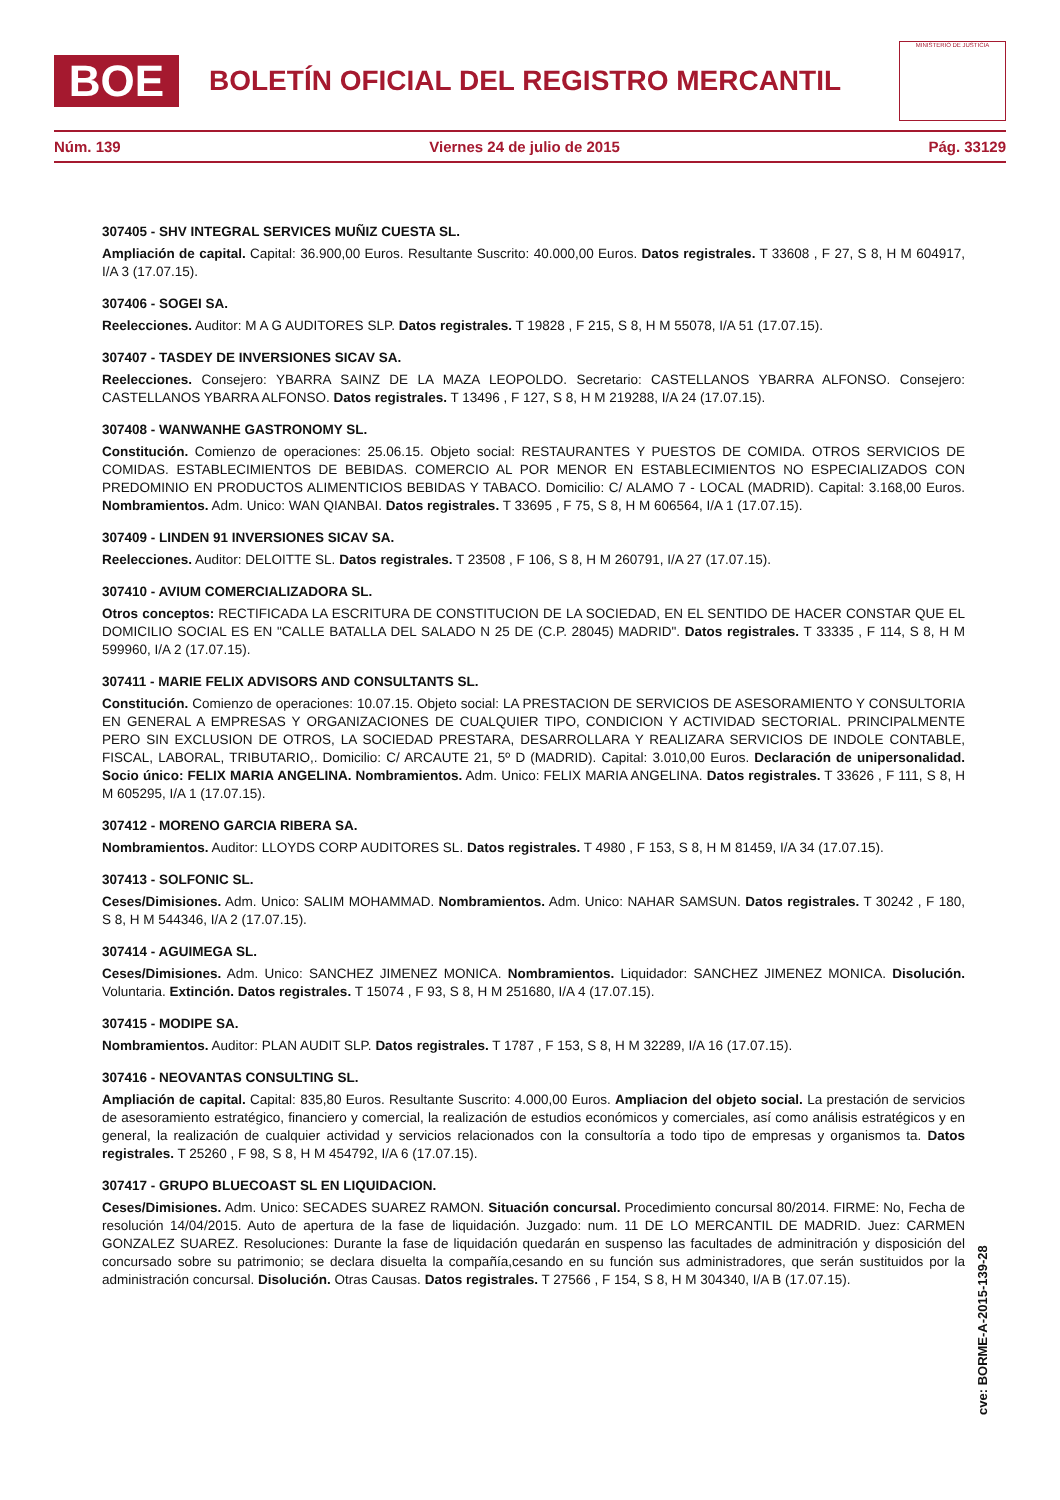BOE
BOLETÍN OFICIAL DEL REGISTRO MERCANTIL
MINISTERIO DE JUSTICIA
Núm. 139 Viernes 24 de julio de 2015 Pág. 33129
307405 - SHV INTEGRAL SERVICES MUÑIZ CUESTA SL.
Ampliación de capital. Capital: 36.900,00 Euros. Resultante Suscrito: 40.000,00 Euros. Datos registrales. T 33608 , F 27, S 8, H M 604917, I/A 3 (17.07.15).
307406 - SOGEI SA.
Reelecciones. Auditor: M A G AUDITORES SLP. Datos registrales. T 19828 , F 215, S 8, H M 55078, I/A 51 (17.07.15).
307407 - TASDEY DE INVERSIONES SICAV SA.
Reelecciones. Consejero: YBARRA SAINZ DE LA MAZA LEOPOLDO. Secretario: CASTELLANOS YBARRA ALFONSO. Consejero: CASTELLANOS YBARRA ALFONSO. Datos registrales. T 13496 , F 127, S 8, H M 219288, I/A 24 (17.07.15).
307408 - WANWANHE GASTRONOMY SL.
Constitución. Comienzo de operaciones: 25.06.15. Objeto social: RESTAURANTES Y PUESTOS DE COMIDA. OTROS SERVICIOS DE COMIDAS. ESTABLECIMIENTOS DE BEBIDAS. COMERCIO AL POR MENOR EN ESTABLECIMIENTOS NO ESPECIALIZADOS CON PREDOMINIO EN PRODUCTOS ALIMENTICIOS BEBIDAS Y TABACO. Domicilio: C/ ALAMO 7 - LOCAL (MADRID). Capital: 3.168,00 Euros. Nombramientos. Adm. Unico: WAN QIANBAI. Datos registrales. T 33695 , F 75, S 8, H M 606564, I/A 1 (17.07.15).
307409 - LINDEN 91 INVERSIONES SICAV SA.
Reelecciones. Auditor: DELOITTE SL. Datos registrales. T 23508 , F 106, S 8, H M 260791, I/A 27 (17.07.15).
307410 - AVIUM COMERCIALIZADORA SL.
Otros conceptos: RECTIFICADA LA ESCRITURA DE CONSTITUCION DE LA SOCIEDAD, EN EL SENTIDO DE HACER CONSTAR QUE EL DOMICILIO SOCIAL ES EN "CALLE BATALLA DEL SALADO N 25 DE (C.P. 28045) MADRID". Datos registrales. T 33335 , F 114, S 8, H M 599960, I/A 2 (17.07.15).
307411 - MARIE FELIX ADVISORS AND CONSULTANTS SL.
Constitución. Comienzo de operaciones: 10.07.15. Objeto social: LA PRESTACION DE SERVICIOS DE ASESORAMIENTO Y CONSULTORIA EN GENERAL A EMPRESAS Y ORGANIZACIONES DE CUALQUIER TIPO, CONDICION Y ACTIVIDAD SECTORIAL. PRINCIPALMENTE PERO SIN EXCLUSION DE OTROS, LA SOCIEDAD PRESTARA, DESARROLLARA Y REALIZARA SERVICIOS DE INDOLE CONTABLE, FISCAL, LABORAL, TRIBUTARIO,. Domicilio: C/ ARCAUTE 21, 5º D (MADRID). Capital: 3.010,00 Euros. Declaración de unipersonalidad. Socio único: FELIX MARIA ANGELINA. Nombramientos. Adm. Unico: FELIX MARIA ANGELINA. Datos registrales. T 33626 , F 111, S 8, H M 605295, I/A 1 (17.07.15).
307412 - MORENO GARCIA RIBERA SA.
Nombramientos. Auditor: LLOYDS CORP AUDITORES SL. Datos registrales. T 4980 , F 153, S 8, H M 81459, I/A 34 (17.07.15).
307413 - SOLFONIC SL.
Ceses/Dimisiones. Adm. Unico: SALIM MOHAMMAD. Nombramientos. Adm. Unico: NAHAR SAMSUN. Datos registrales. T 30242 , F 180, S 8, H M 544346, I/A 2 (17.07.15).
307414 - AGUIMEGA SL.
Ceses/Dimisiones. Adm. Unico: SANCHEZ JIMENEZ MONICA. Nombramientos. Liquidador: SANCHEZ JIMENEZ MONICA. Disolución. Voluntaria. Extinción. Datos registrales. T 15074 , F 93, S 8, H M 251680, I/A 4 (17.07.15).
307415 - MODIPE SA.
Nombramientos. Auditor: PLAN AUDIT SLP. Datos registrales. T 1787 , F 153, S 8, H M 32289, I/A 16 (17.07.15).
307416 - NEOVANTAS CONSULTING SL.
Ampliación de capital. Capital: 835,80 Euros. Resultante Suscrito: 4.000,00 Euros. Ampliacion del objeto social. La prestación de servicios de asesoramiento estratégico, financiero y comercial, la realización de estudios económicos y comerciales, así como análisis estratégicos y en general, la realización de cualquier actividad y servicios relacionados con la consultoría a todo tipo de empresas y organismos ta. Datos registrales. T 25260 , F 98, S 8, H M 454792, I/A 6 (17.07.15).
307417 - GRUPO BLUECOAST SL EN LIQUIDACION.
Ceses/Dimisiones. Adm. Unico: SECADES SUAREZ RAMON. Situación concursal. Procedimiento concursal 80/2014. FIRME: No, Fecha de resolución 14/04/2015. Auto de apertura de la fase de liquidación. Juzgado: num. 11 DE LO MERCANTIL DE MADRID. Juez: CARMEN GONZALEZ SUAREZ. Resoluciones: Durante la fase de liquidación quedarán en suspenso las facultades de adminitración y disposición del concursado sobre su patrimonio; se declara disuelta la compañía,cesando en su función sus administradores, que serán sustituidos por la administración concursal. Disolución. Otras Causas. Datos registrales. T 27566 , F 154, S 8, H M 304340, I/A B (17.07.15).
cve: BORME-A-2015-139-28